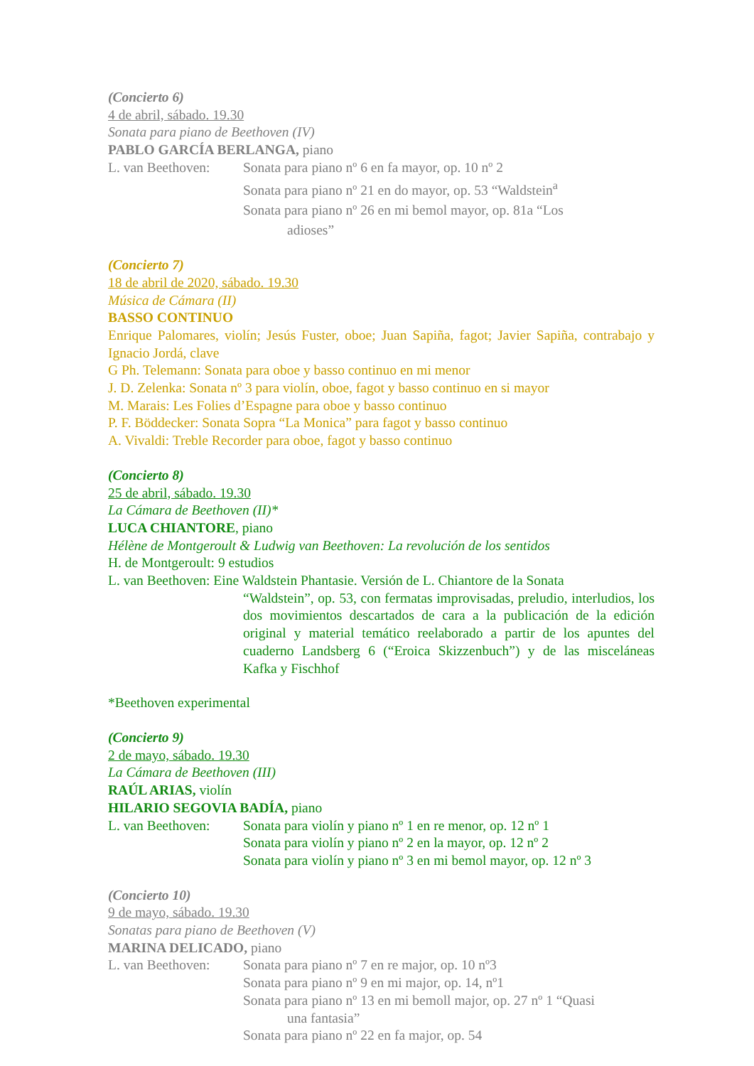(Concierto 6)
4 de abril, sábado. 19.30
Sonata para piano de Beethoven (IV)
PABLO GARCÍA BERLANGA, piano
L. van Beethoven:
Sonata para piano nº 6 en fa mayor, op. 10 nº 2
Sonata para piano nº 21 en do mayor, op. 53 “Waldstein<sup>a</sup>
Sonata para piano nº 26 en mi bemol mayor, op. 81a “Los
adioses”
(Concierto 7)
18 de abril de 2020, sábado. 19.30
Música de Cámara (II)
BASSO CONTINUO
Enrique Palomares, violín; Jesús Fuster, oboe; Juan Sapiña, fagot; Javier Sapiña, contrabajo y Ignacio Jordá, clave
G Ph. Telemann: Sonata para oboe y basso continuo en mi menor
J. D. Zelenka: Sonata nº 3 para violín, oboe, fagot y basso continuo en si mayor
M. Marais: Les Folies d’Espagne para oboe y basso continuo
P. F. Böddecker: Sonata Sopra “La Monica” para fagot y basso continuo
A. Vivaldi: Treble Recorder para oboe, fagot y basso continuo
(Concierto 8)
25 de abril, sábado. 19.30
La Cámara de Beethoven (II)*
LUCA CHIANTORE, piano
Hélène de Montgeroult & Ludwig van Beethoven: La revolución de los sentidos
H. de Montgeroult: 9 estudios
L. van Beethoven: Eine Waldstein Phantasie. Versión de L. Chiantore de la Sonata
“Waldstein”, op. 53, con fermatas improvisadas, preludio, interludios, los dos movimientos descartados de cara a la publicación de la edición original y material temático reelaborado a partir de los apuntes del cuaderno Landsberg 6 (“Eroica Skizzenbuch”) y de las misceláneas Kafka y Fischhof
*Beethoven experimental
(Concierto 9)
2 de mayo, sábado. 19.30
La Cámara de Beethoven (III)
RAÚL ARIAS, violín
HILARIO SEGOVIA BADÍA, piano
L. van Beethoven:
Sonata para violín y piano nº 1 en re menor, op. 12 nº 1
Sonata para violín y piano nº 2 en la mayor, op. 12 nº 2
Sonata para violín y piano nº 3 en mi bemol mayor, op. 12 nº 3
(Concierto 10)
9 de mayo, sábado. 19.30
Sonatas para piano de Beethoven (V)
MARINA DELICADO, piano
L. van Beethoven:
Sonata para piano nº 7 en re major, op. 10 nº3
Sonata para piano nº 9 en mi major, op. 14, nº1
Sonata para piano nº 13 en mi bemoll major, op. 27 nº 1 “Quasi
una fantasia”
Sonata para piano nº 22 en fa major, op. 54